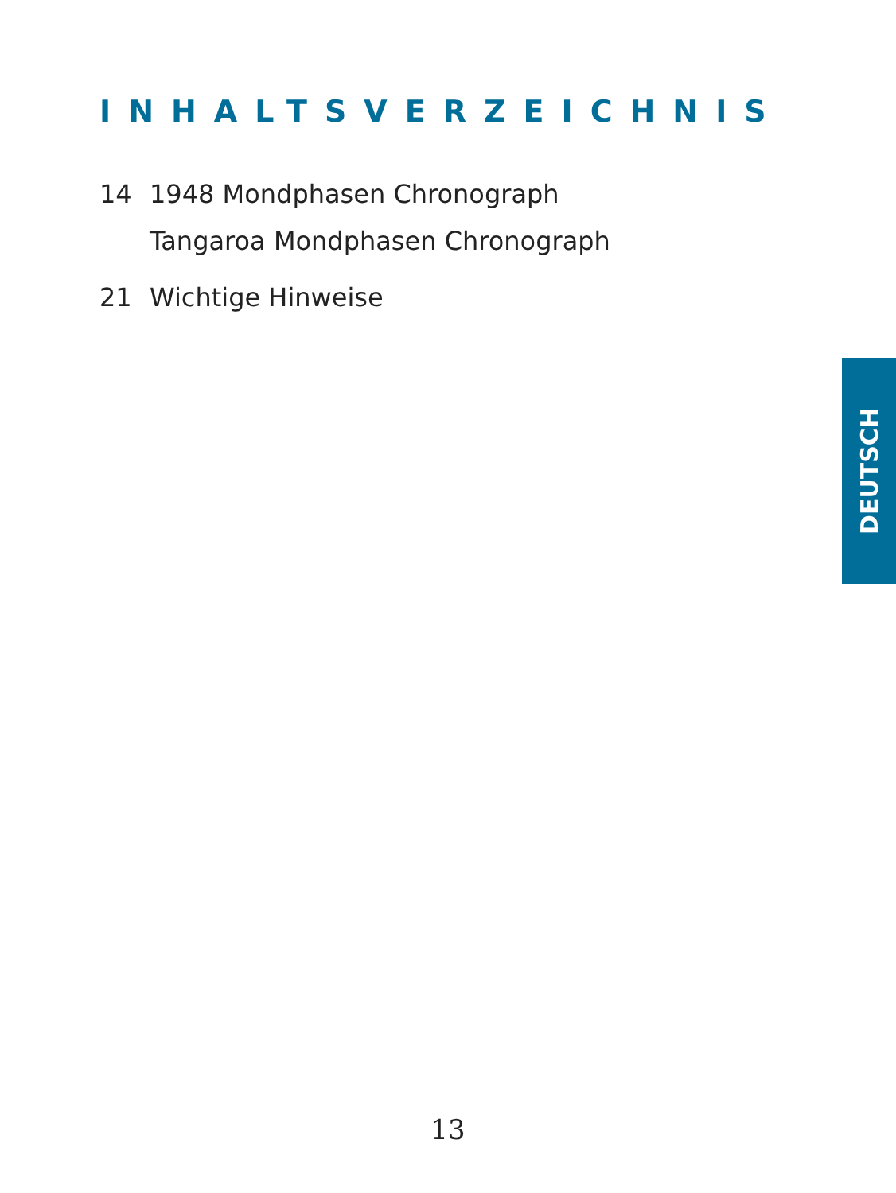INHALTSVERZEICHNIS
14 1948 Mondphasen Chronograph
Tangaroa Mondphasen Chronograph
21 Wichtige Hinweise
DEUTSCH
13